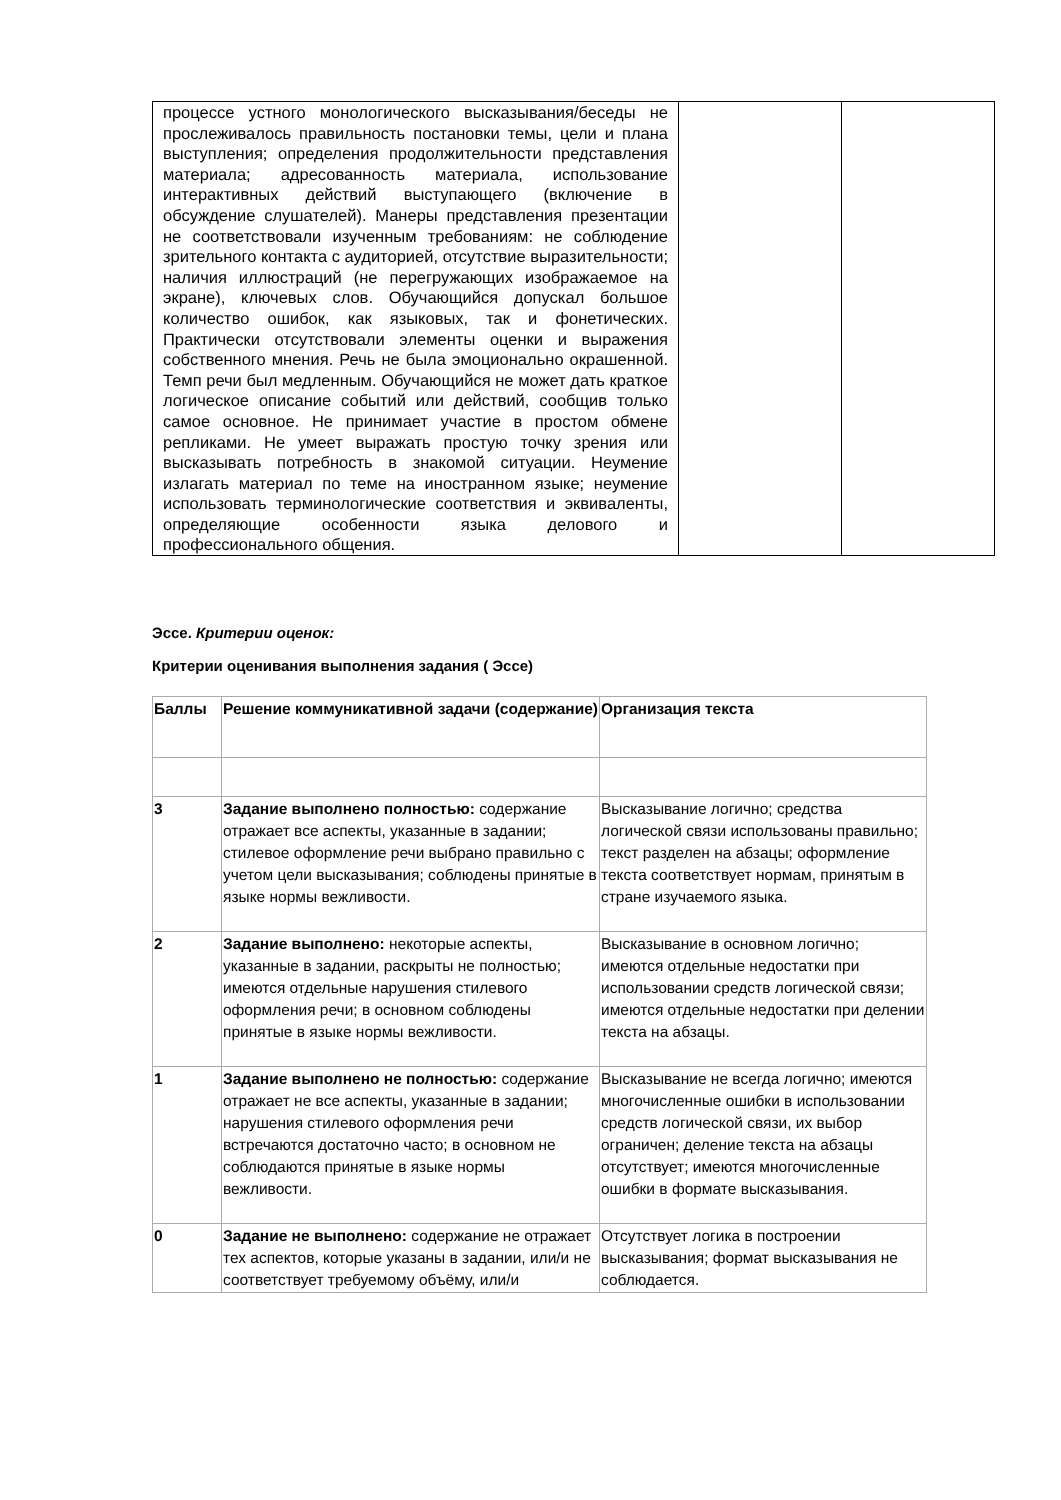| процессе устного монологического высказывания/беседы не прослеживалось правильность постановки темы, цели и плана выступления; определения продолжительности представления материала; адресованность материала, использование интерактивных действий выступающего (включение в обсуждение слушателей). Манеры представления презентации не соответствовали изученным требованиям: не соблюдение зрительного контакта с аудиторией, отсутствие выразительности; наличия иллюстраций (не перегружающих изображаемое на экране), ключевых слов. Обучающийся допускал большое количество ошибок, как языковых, так и фонетических. Практически отсутствовали элементы оценки и выражения собственного мнения. Речь не была эмоционально окрашенной. Темп речи был медленным. Обучающийся не может дать краткое логическое описание событий или действий, сообщив только самое основное. Не принимает участие в простом обмене репликами. Не умеет выражать простую точку зрения или высказывать потребность в знакомой ситуации. Неумение излагать материал по теме на иностранном языке; неумение использовать терминологические соответствия и эквиваленты, определяющие особенности языка делового и профессионального общения. | | |
Эссе. Критерии оценок:
Критерии оценивания выполнения задания ( Эссе)
| Баллы | Решение коммуникативной задачи (содержание) | Организация текста |
| --- | --- | --- |
| 3 | Задание выполнено полностью: содержание отражает все аспекты, указанные в задании; стилевое оформление речи выбрано правильно с учетом цели высказывания; соблюдены принятые в языке нормы вежливости. | Высказывание логично; средства логической связи использованы правильно; текст разделен на абзацы; оформление текста соответствует нормам, принятым в стране изучаемого языка. |
| 2 | Задание выполнено: некоторые аспекты, указанные в задании, раскрыты не полностью; имеются отдельные нарушения стилевого оформления речи; в основном соблюдены принятые в языке нормы вежливости. | Высказывание в основном логично; имеются отдельные недостатки при использовании средств логической связи; имеются отдельные недостатки при делении текста на абзацы. |
| 1 | Задание выполнено не полностью: содержание отражает не все аспекты, указанные в задании; нарушения стилевого оформления речи встречаются достаточно часто; в основном не соблюдаются принятые в языке нормы вежливости. | Высказывание не всегда логично; имеются многочисленные ошибки в использовании средств логической связи, их выбор ограничен; деление текста на абзацы отсутствует; имеются многочисленные ошибки в формате высказывания. |
| 0 | Задание не выполнено: содержание не отражает тех аспектов, которые указаны в задании, или/и не соответствует требуемому объёму, или/и | Отсутствует логика в построении высказывания; формат высказывания не соблюдается. |